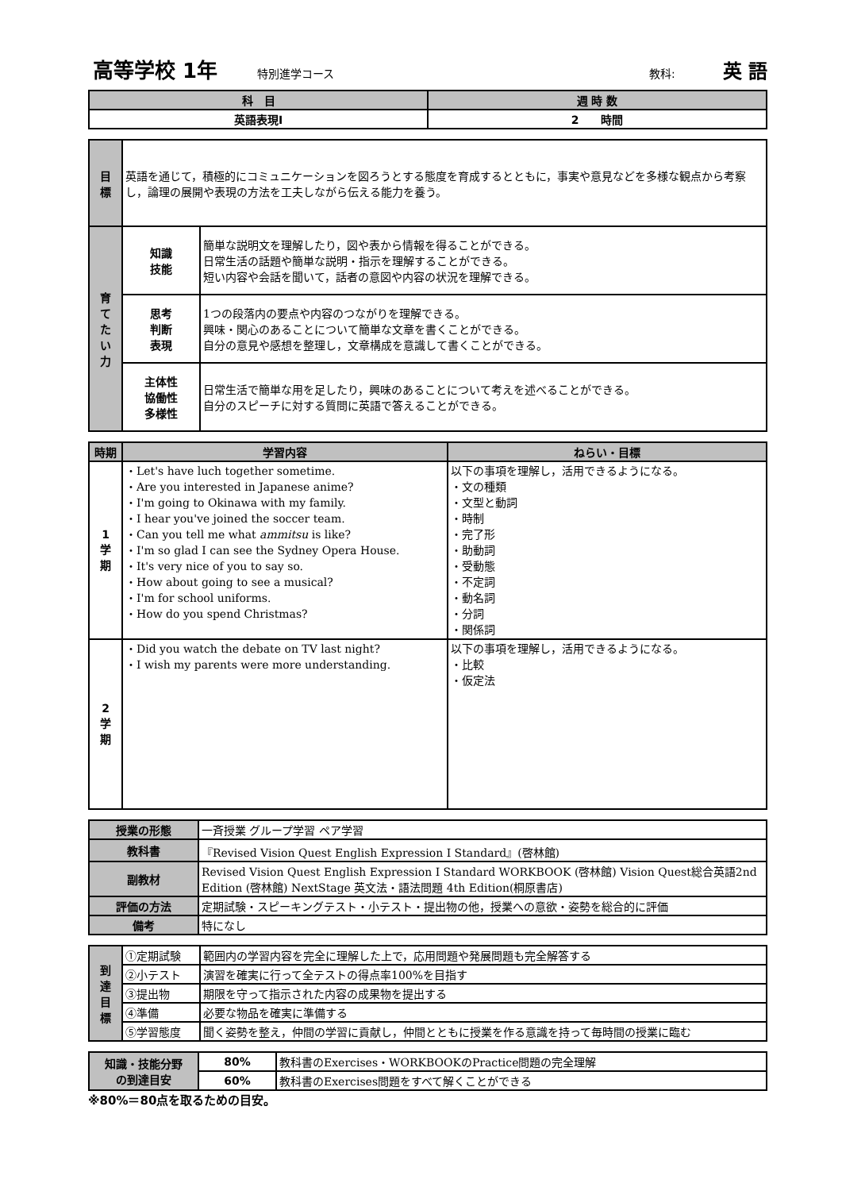高等学校 1年 特別進学コース 教科: 英 語
| 科 目 | 週 時 数 |
| --- | --- |
| 英語表現Ⅰ | 2 時間 |
| 目 標 | 英語を通じて，積極的にコミュニケーションを図ろうとする態度を育成するとともに，事実や意見などを多様な観点から考察し，論理の展開や表現の方法を工夫しながら伝える能力を養う。 | |
| 育 て た い 力 | 知識 技能 | 簡単な説明文を理解したり，図や表から情報を得ることができる。 日常生活の話題や簡単な説明・指示を理解することができる。 短い内容や会話を聞いて，話者の意図や内容の状況を理解できる。 |
| | 思考 判断 表現 | 1つの段落内の要点や内容のつながりを理解できる。 興味・関心のあることについて簡単な文章を書くことができる。 自分の意見や感想を整理し，文章構成を意識して書くことができる。 |
| | 主体性 協働性 多様性 | 日常生活で簡単な用を足したり，興味のあることについて考えを述べることができる。 自分のスピーチに対する質問に英語で答えることができる。 |
| 時期 | 学習内容 | ねらい・目標 |
| --- | --- | --- |
| 1 学 期 | ・Let's have luch together sometime. ・Are you interested in Japanese anime? ・I'm going to Okinawa with my family. ・I hear you've joined the soccer team. ・Can you tell me what ammitsu is like? ・I'm so glad I can see the Sydney Opera House. ・It's very nice of you to say so. ・How about going to see a musical? ・I'm for school uniforms. ・How do you spend Christmas? | 以下の事項を理解し，活用できるようになる。 ・文の種類 ・文型と動詞 ・時制 ・完了形 ・助動詞 ・受動態 ・不定詞 ・動名詞 ・分詞 ・関係詞 |
| 2 学 期 | ・Did you watch the debate on TV last night? ・I wish my parents were more understanding. | 以下の事項を理解し，活用できるようになる。 ・比較 ・仮定法 |
| 授業の形態 | 一斉授業 グループ学習 ペア学習 |
| 教科書 | 『Revised Vision Quest English Expression Ⅰ Standard』(啓林館) |
| 副教材 | Revised Vision Quest English Expression Ⅰ Standard WORKBOOK (啓林館) Vision Quest総合英語2nd Edition (啓林館) NextStage 英文法・語法問題 4th Edition(桐原書店) |
| 評価の方法 | 定期試験・スピーキングテスト・小テスト・提出物の他，授業への意欲・姿勢を総合的に評価 |
| 備考 | 特になし |
| 到 達 目 標 | ①定期試験 | 範囲内の学習内容を完全に理解した上で，応用問題や発展問題も完全解答する |
| | ②小テスト | 演習を確実に行って全テストの得点率100%を目指す |
| | ③提出物 | 期限を守って指示された内容の成果物を提出する |
| | ④準備 | 必要な物品を確実に準備する |
| | ⑤学習態度 | 聞く姿勢を整え，仲間の学習に貢献し，仲間とともに授業を作る意識を持って毎時間の授業に臨む |
| 知識・技能分野 の到達目安 | 80% | 教科書のExercises・WORKBOOKのPractice問題の完全理解 |
| | 60% | 教科書のExercises問題をすべて解くことができる |
※80%＝80点を取るための目安。